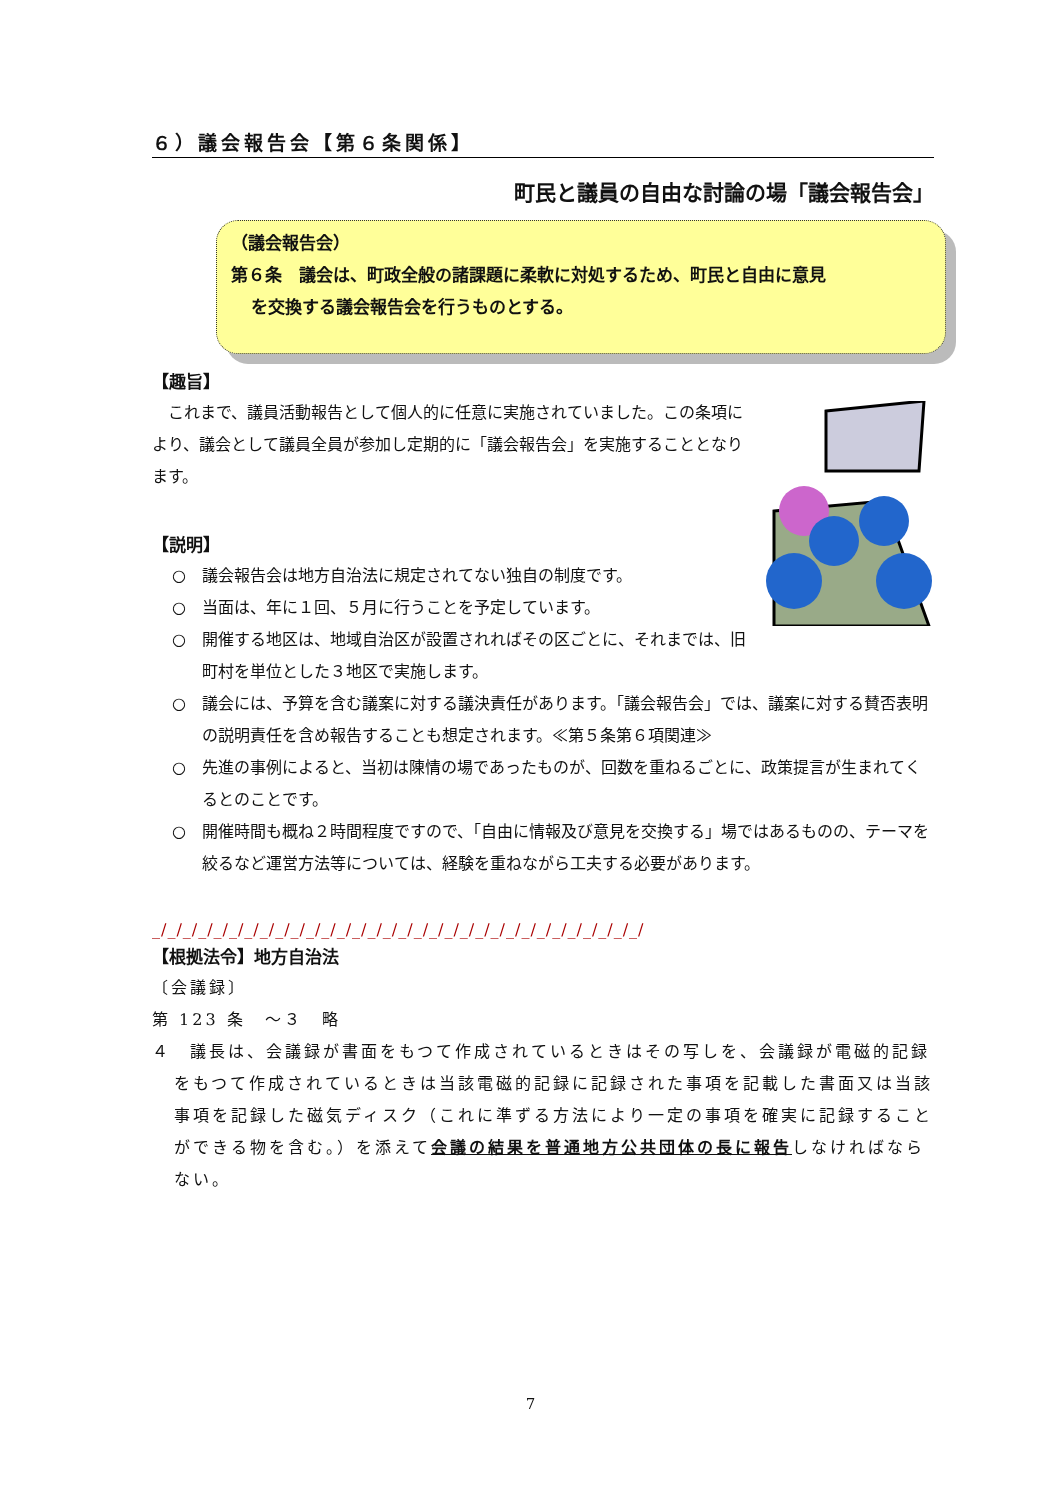６）議会報告会【第６条関係】
町民と議員の自由な討論の場「議会報告会」
（議会報告会）
第６条　議会は、町政全般の諸課題に柔軟に対処するため、町民と自由に意見
を交換する議会報告会を行うものとする。
【趣旨】
　これまで、議員活動報告として個人的に任意に実施されていました。この条項により、議会として議員全員が参加し定期的に「議会報告会」を実施することとなります。
【説明】
○　議会報告会は地方自治法に規定されてない独自の制度です。
○　当面は、年に１回、５月に行うことを予定しています。
○　開催する地区は、地域自治区が設置されればその区ごとに、それまでは、旧町村を単位とした３地区で実施します。
○　議会には、予算を含む議案に対する議決責任があります。「議会報告会」では、議案に対する賛否表明の説明責任を含め報告することも想定されます。≪第５条第６項関連≫
○　先進の事例によると、当初は陳情の場であったものが、回数を重ねるごとに、政策提言が生まれてくるとのことです。
○　開催時間も概ね２時間程度ですので、「自由に情報及び意見を交換する」場ではあるものの、テーマを絞るなど運営方法等については、経験を重ねながら工夫する必要があります。
_/_/_/_/_/_/_/_/_/_/_/_/_/_/_/_/_/_/_/_/_/_/_/_/_/_/_/_/_/_/_/_/
【根拠法令】地方自治法
〔会議録〕
第 123 条　～３　略
４　議長は、会議録が書面をもつて作成されているときはその写しを、会議録が電磁的記録をもつて作成されているときは当該電磁的記録に記録された事項を記載した書面又は当該事項を記録した磁気ディスク（これに準ずる方法により一定の事項を確実に記録することができる物を含む。）を添えて会議の結果を普通地方公共団体の長に報告しなければならない。
7